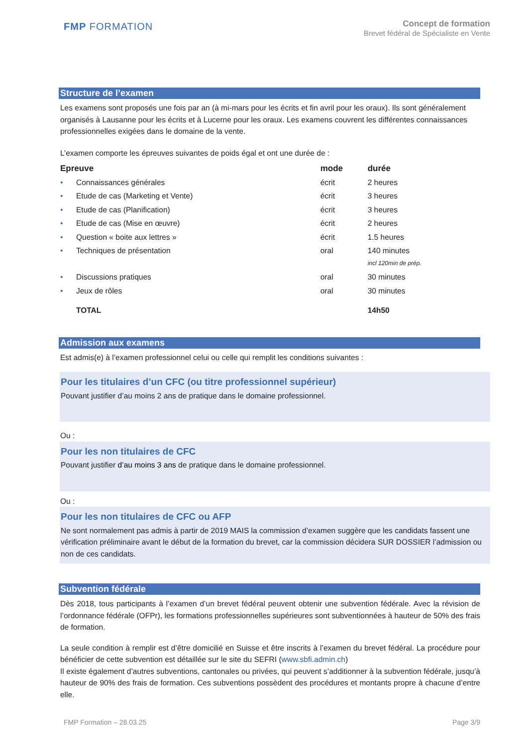FMP FORMATION
Concept de formation
Brevet fédéral de Spécialiste en Vente
Structure de l’examen
Les examens sont proposés une fois par an (à mi-mars pour les écrits et fin avril pour les oraux). Ils sont généralement organisés à Lausanne pour les écrits et à Lucerne pour les oraux. Les examens couvrent les différentes connaissances professionnelles exigées dans le domaine de la vente.
L’examen comporte les épreuves suivantes de poids égal et ont une durée de :
| Epreuve | | mode | durée |
| --- | --- | --- | --- |
| • | Connaissances générales | écrit | 2 heures |
| • | Etude de cas (Marketing et Vente) | écrit | 3 heures |
| • | Etude de cas (Planification) | écrit | 3 heures |
| • | Etude de cas (Mise en œuvre) | écrit | 2 heures |
| • | Question « boite aux lettres » | écrit | 1.5 heures |
| • | Techniques de présentation | oral | 140 minutes incl 120min de prép. |
| • | Discussions pratiques | oral | 30 minutes |
| • | Jeux de rôles | oral | 30 minutes |
| | TOTAL | | 14h50 |
Admission aux examens
Est admis(e) à l’examen professionnel celui ou celle qui remplit les conditions suivantes :
Pour les titulaires d’un CFC (ou titre professionnel supérieur)
Pouvant justifier d’au moins 2 ans de pratique dans le domaine professionnel.
Ou :
Pour les non titulaires de CFC
Pouvant justifier d’au moins 3 ans de pratique dans le domaine professionnel.
Ou :
Pour les non titulaires de CFC ou AFP
Ne sont normalement pas admis à partir de 2019 MAIS la commission d’examen suggère que les candidats fassent une vérification préliminaire avant le début de la formation du brevet, car la commission décidera SUR DOSSIER l’admission ou non de ces candidats.
Subvention fédérale
Dès 2018, tous participants à l’examen d’un brevet fédéral peuvent obtenir une subvention fédérale. Avec la révision de l’ordonnance fédérale (OFPr), les formations professionnelles supérieures sont subventionnées à hauteur de 50% des frais de formation.
La seule condition à remplir est d’être domicilié en Suisse et être inscrits à l’examen du brevet fédéral. La procédure pour bénéficier de cette subvention est détaillée sur le site du SEFRI (www.sbfi.admin.ch)
Il existe également d’autres subventions, cantonales ou privées, qui peuvent s’additionner à la subvention fédérale, jusqu’à hauteur de 90% des frais de formation. Ces subventions possèdent des procédures et montants propre à chacune d’entre elle.
FMP Formation – 28.03.25 Page 3/9